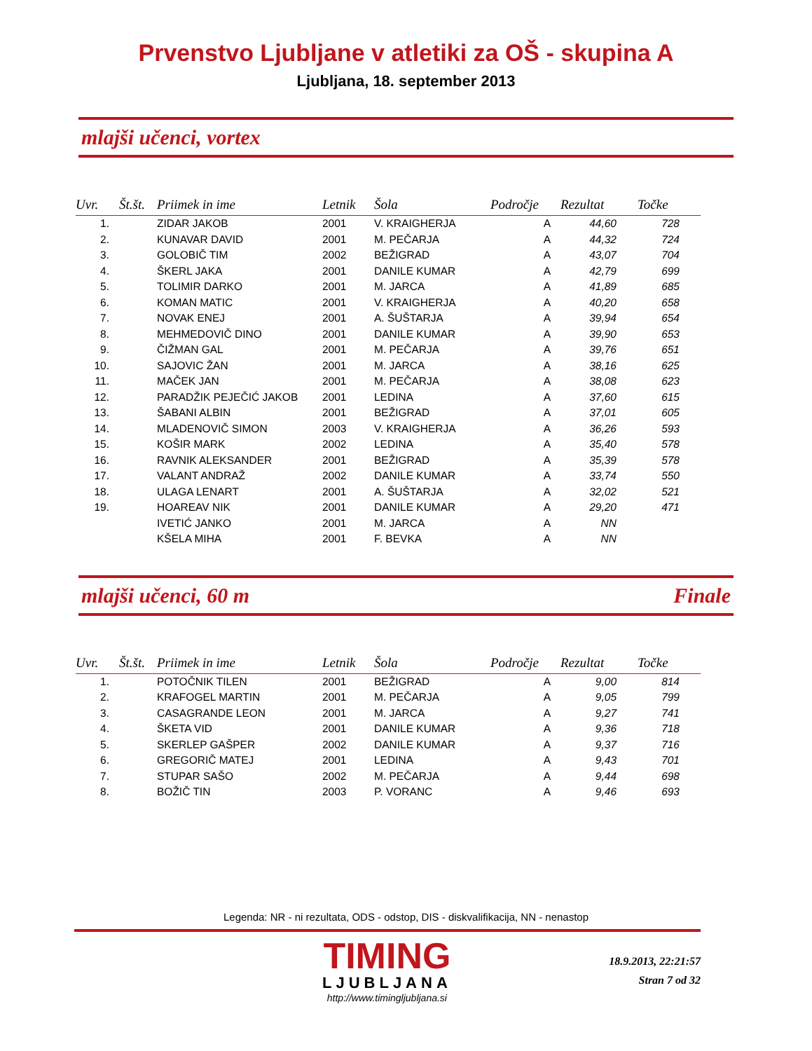Prvenstvo Ljubljane v atletiki za OŠ - skupina A
Ljubljana, 18. september 2013
mlajši učenci, vortex
| Uvr. | Št.št. | Priimek in ime | Letnik | Šola | Področje | Rezultat | Točke |
| --- | --- | --- | --- | --- | --- | --- | --- |
| 1. | | ZIDAR JAKOB | 2001 | V. KRAIGHERJA | A | 44,60 | 728 |
| 2. | | KUNAVAR DAVID | 2001 | M. PEČARJA | A | 44,32 | 724 |
| 3. | | GOLOBIČ TIM | 2002 | BEŽIGRAD | A | 43,07 | 704 |
| 4. | | ŠKERL JAKA | 2001 | DANILE KUMAR | A | 42,79 | 699 |
| 5. | | TOLIMIR DARKO | 2001 | M. JARCA | A | 41,89 | 685 |
| 6. | | KOMAN MATIC | 2001 | V. KRAIGHERJA | A | 40,20 | 658 |
| 7. | | NOVAK ENEJ | 2001 | A. ŠUŠTARJA | A | 39,94 | 654 |
| 8. | | MEHMEDOVIČ DINO | 2001 | DANILE KUMAR | A | 39,90 | 653 |
| 9. | | ČIŽMAN GAL | 2001 | M. PEČARJA | A | 39,76 | 651 |
| 10. | | SAJOVIC ŽAN | 2001 | M. JARCA | A | 38,16 | 625 |
| 11. | | MAČEK JAN | 2001 | M. PEČARJA | A | 38,08 | 623 |
| 12. | | PARADŽIK PEJEČIĆ JAKOB | 2001 | LEDINA | A | 37,60 | 615 |
| 13. | | ŠABANI ALBIN | 2001 | BEŽIGRAD | A | 37,01 | 605 |
| 14. | | MLADENOVIČ SIMON | 2003 | V. KRAIGHERJA | A | 36,26 | 593 |
| 15. | | KOŠIR MARK | 2002 | LEDINA | A | 35,40 | 578 |
| 16. | | RAVNIK ALEKSANDER | 2001 | BEŽIGRAD | A | 35,39 | 578 |
| 17. | | VALANT ANDRAŽ | 2002 | DANILE KUMAR | A | 33,74 | 550 |
| 18. | | ULAGA LENART | 2001 | A. ŠUŠTARJA | A | 32,02 | 521 |
| 19. | | HOAREAV NIK | 2001 | DANILE KUMAR | A | 29,20 | 471 |
| | | IVETIĆ JANKO | 2001 | M. JARCA | A | NN | |
| | | KŠELA MIHA | 2001 | F. BEVKA | A | NN | |
mlajši učenci, 60 m Finale
| Uvr. | Št.št. | Priimek in ime | Letnik | Šola | Področje | Rezultat | Točke |
| --- | --- | --- | --- | --- | --- | --- | --- |
| 1. | | POTOČNIK TILEN | 2001 | BEŽIGRAD | A | 9,00 | 814 |
| 2. | | KRAFOGEL MARTIN | 2001 | M. PEČARJA | A | 9,05 | 799 |
| 3. | | CASAGRANDE LEON | 2001 | M. JARCA | A | 9,27 | 741 |
| 4. | | ŠKETA VID | 2001 | DANILE KUMAR | A | 9,36 | 718 |
| 5. | | SKERLEP GAŠPER | 2002 | DANILE KUMAR | A | 9,37 | 716 |
| 6. | | GREGORIČ MATEJ | 2001 | LEDINA | A | 9,43 | 701 |
| 7. | | STUPAR SAŠO | 2002 | M. PEČARJA | A | 9,44 | 698 |
| 8. | | BOŽIČ TIN | 2003 | P. VORANC | A | 9,46 | 693 |
Legenda: NR - ni rezultata, ODS - odstop, DIS - diskvalifikacija, NN - nenastop
TIMING
LJUBLJANA
http://www.timingljubljana.si
18.9.2013, 22:21:57
Stran 7 od 32